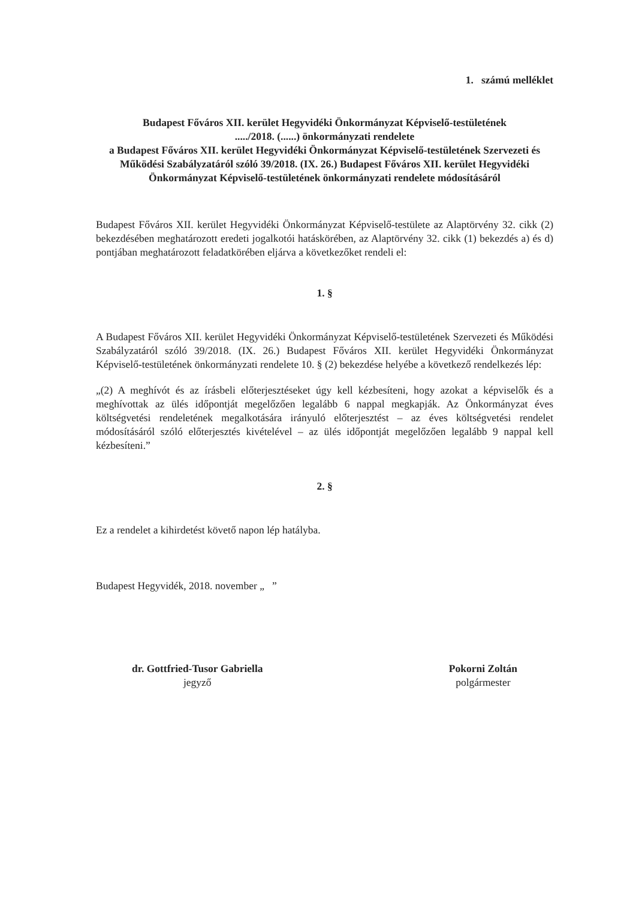1. számú melléklet
Budapest Főváros XII. kerület Hegyvidéki Önkormányzat Képviselő-testületének
...../2018. (......) önkormányzati rendelete
a Budapest Főváros XII. kerület Hegyvidéki Önkormányzat Képviselő-testületének Szervezeti és Működési Szabályzatáról szóló 39/2018. (IX. 26.) Budapest Főváros XII. kerület Hegyvidéki Önkormányzat Képviselő-testületének önkormányzati rendelete módosításáról
Budapest Főváros XII. kerület Hegyvidéki Önkormányzat Képviselő-testülete az Alaptörvény 32. cikk (2) bekezdésében meghatározott eredeti jogalkotói hatáskörében, az Alaptörvény 32. cikk (1) bekezdés a) és d) pontjában meghatározott feladatkörében eljárva a következőket rendeli el:
1. §
A Budapest Főváros XII. kerület Hegyvidéki Önkormányzat Képviselő-testületének Szervezeti és Működési Szabályzatáról szóló 39/2018. (IX. 26.) Budapest Főváros XII. kerület Hegyvidéki Önkormányzat Képviselő-testületének önkormányzati rendelete 10. § (2) bekezdése helyébe a következő rendelkezés lép:
„(2) A meghívót és az írásbeli előterjesztéseket úgy kell kézbesíteni, hogy azokat a képviselők és a meghívottak az ülés időpontját megelőzően legalább 6 nappal megkapják. Az Önkormányzat éves költségvetési rendeletének megalkotására irányuló előterjesztést – az éves költségvetési rendelet módosításáról szóló előterjesztés kivételével – az ülés időpontját megelőzően legalább 9 nappal kell kézbesíteni.”
2. §
Ez a rendelet a kihirdetést követő napon lép hatályba.
Budapest Hegyvidék, 2018. november „ ”
dr. Gottfried-Tusor Gabriella
jegyző
Pokorni Zoltán
polgármester